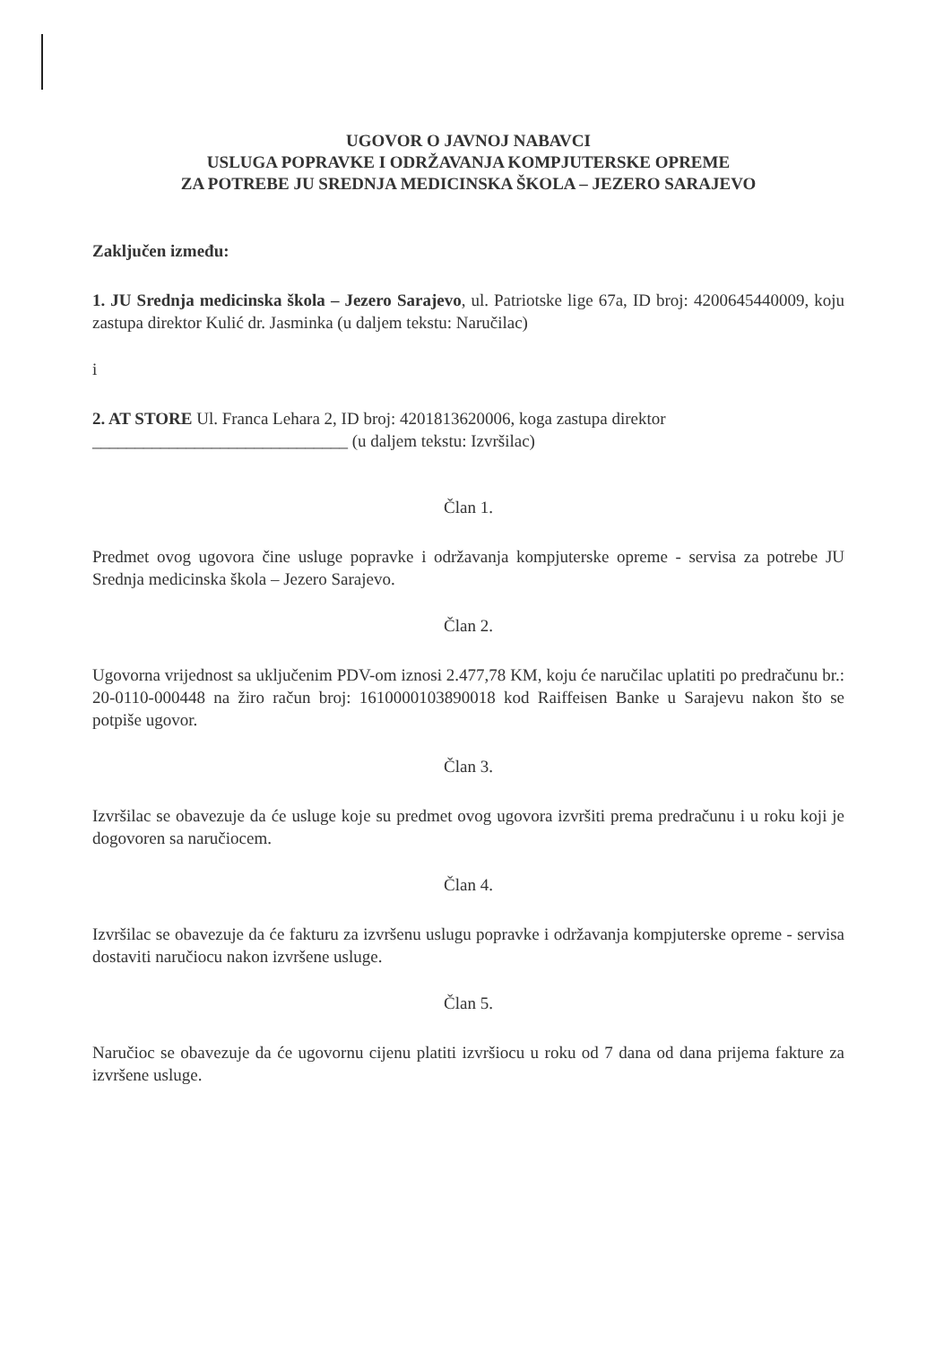UGOVOR O JAVNOJ NABAVCI
USLUGA POPRAVKE I ODRŽAVANJA KOMPJUTERSKE OPREME
ZA POTREBE JU SREDNJA MEDICINSKA ŠKOLA – JEZERO SARAJEVO
Zaključen između:
1. JU Srednja medicinska škola – Jezero Sarajevo, ul. Patriotske lige 67a, ID broj: 4200645440009, koju zastupa direktor Kulić dr. Jasminka (u daljem tekstu: Naručilac)
i
2. AT STORE Ul. Franca Lehara 2, ID broj: 4201813620006, koga zastupa direktor
______________________________ (u daljem tekstu: Izvršilac)
Član 1.
Predmet ovog ugovora čine usluge popravke i održavanja kompjuterske opreme - servisa za potrebe JU Srednja medicinska škola – Jezero Sarajevo.
Član 2.
Ugovorna vrijednost sa uključenim PDV-om iznosi 2.477,78 KM, koju će naručilac uplatiti po predračunu br.: 20-0110-000448 na žiro račun broj: 1610000103890018 kod Raiffeisen Banke u Sarajevu nakon što se potpiše ugovor.
Član 3.
Izvršilac se obavezuje da će usluge koje su predmet ovog ugovora izvršiti prema predračunu i u roku koji je dogovoren sa naručiocem.
Član 4.
Izvršilac se obavezuje da će fakturu za izvršenu uslugu popravke i održavanja kompjuterske opreme - servisa dostaviti naručiocu nakon izvršene usluge.
Član 5.
Naručioc se obavezuje da će ugovornu cijenu platiti izvršiocu u roku od 7 dana od dana prijema fakture za izvršene usluge.